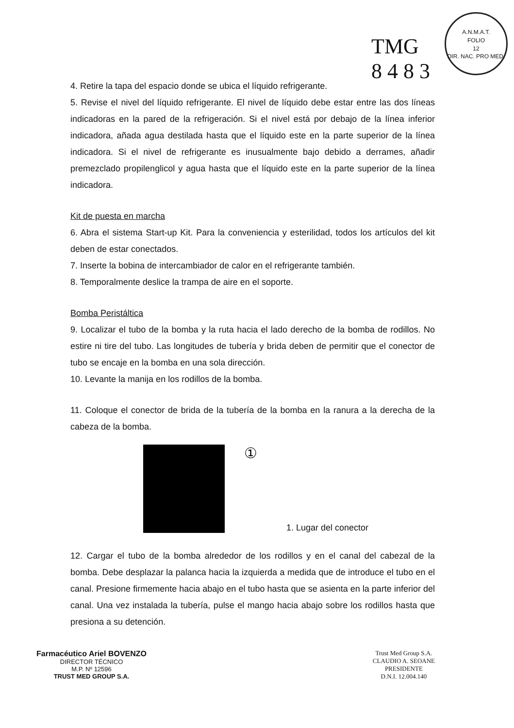TMG
8 4 8 3
A.N.M.A.T.
FOLIO
12
DIR. NAC. PRO MED.
4. Retire la tapa del espacio donde se ubica el líquido refrigerante.
5. Revise el nivel del líquido refrigerante. El nivel de líquido debe estar entre las dos líneas indicadoras en la pared de la refrigeración. Si el nivel está por debajo de la línea inferior indicadora, añada agua destilada hasta que el líquido este en la parte superior de la línea indicadora. Si el nivel de refrigerante es inusualmente bajo debido a derrames, añadir premezclado propilenglicol y agua hasta que el líquido este en la parte superior de la línea indicadora.
Kit de puesta en marcha
6. Abra el sistema Start-up Kit. Para la conveniencia y esterilidad, todos los artículos del kit deben de estar conectados.
7. Inserte la bobina de intercambiador de calor en el refrigerante también.
8. Temporalmente deslice la trampa de aire en el soporte.
Bomba Peristáltica
9. Localizar el tubo de la bomba y la ruta hacia el lado derecho de la bomba de rodillos. No estire ni tire del tubo. Las longitudes de tubería y brida deben de permitir que el conector de tubo se encaje en la bomba en una sola dirección.
10. Levante la manija en los rodillos de la bomba.
11. Coloque el conector de brida de la tubería de la bomba en la ranura a la derecha de la cabeza de la bomba.
①
1. Lugar del conector
12. Cargar el tubo de la bomba alrededor de los rodillos y en el canal del cabezal de la bomba. Debe desplazar la palanca hacia la izquierda a medida que de introduce el tubo en el canal. Presione firmemente hacia abajo en el tubo hasta que se asienta en la parte inferior del canal. Una vez instalada la tubería, pulse el mango hacia abajo sobre los rodillos hasta que presiona a su detención.
Farmacéutico Ariel BOVENZO
DIRECTOR TÉCNICO
M.P. Nº 12596
TRUST MED GROUP S.A.
Trust Med Group S.A.
CLAUDIO A. SEOANE
PRESIDENTE
D.N.I. 12.004.140